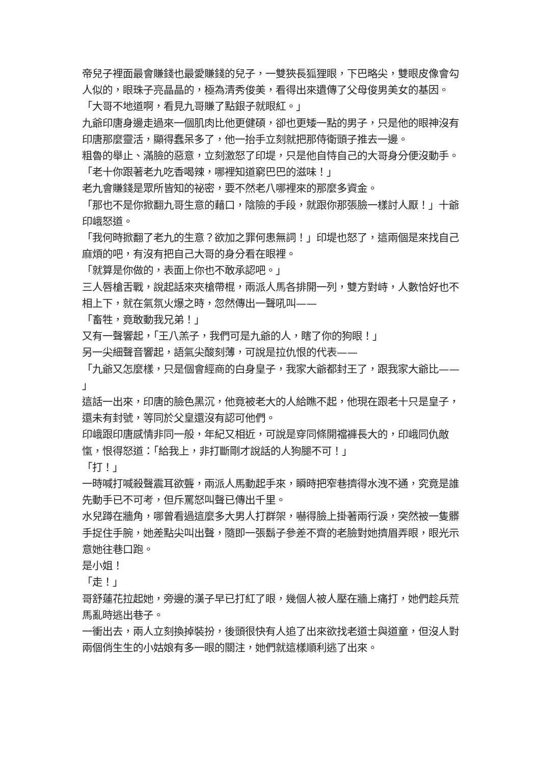帝兒子裡面最會賺錢也最愛賺錢的兒子，一雙狹長狐狸眼，下巴略尖，雙眼皮像會勾人似的，眼珠子亮晶晶的，極為清秀俊美，看得出來遺傳了父母俊男美女的基因。
「大哥不地道啊，看見九哥賺了點銀子就眼紅。」
九爺印唐身邊走過來一個肌肉比他更健碩，卻也更矮一點的男子，只是他的眼神沒有印唐那麼靈活，顯得蠢呆多了，他一抬手立刻就把那侍衛頭子推去一邊。
粗魯的舉止、滿臉的惡意，立刻激怒了印堤，只是他自恃自己的大哥身分便沒動手。
「老十你跟著老九吃香喝辣，哪裡知道窮巴巴的滋味！」
老九會賺錢是眾所皆知的祕密，要不然老八哪裡來的那麼多資金。
「那也不是你掀翻九哥生意的藉口，陰險的手段，就跟你那張臉一樣討人厭！」十爺印峨怒道。
「我何時掀翻了老九的生意？欲加之罪何患無詞！」印堤也怒了，這兩個是來找自己麻煩的吧，有沒有把自己大哥的身分看在眼裡。
「就算是你做的，表面上你也不敢承認吧。」
三人唇槍舌戰，說起話來夾槍帶棍，兩派人馬各排開一列，雙方對峙，人數恰好也不相上下，就在氣氛火爆之時，忽然傳出一聲吼叫——
「畜牲，竟敢動我兄弟！」
又有一聲響起，「王八羔子，我們可是九爺的人，瞎了你的狗眼！」
另一尖細聲音響起，語氣尖酸刻薄，可說是拉仇恨的代表——
「九爺又怎麼樣，只是個會經商的白身皇子，我家大爺都封王了，跟我家大爺比—— 」
這話一出來，印唐的臉色黑沉，他竟被老大的人給瞧不起，他現在跟老十只是皇子，還未有封號，等同於父皇還沒有認可他們。
印峨跟印唐感情非同一般，年紀又相近，可說是穿同條開襠褲長大的，印峨同仇敵愾，恨得怒道：「給我上，非打斷剛才說話的人狗腿不可！」
「打！」
一時喊打喊殺聲震耳欲聾，兩派人馬動起手來，瞬時把窄巷擠得水洩不通，究竟是誰先動手已不可考，但斥罵怒叫聲已傳出千里。
水兒蹲在牆角，哪曾看過這麼多大男人打群架，嚇得臉上掛著兩行淚，突然被一隻髒手捉住手腕，她差點尖叫出聲，隨即一張鬍子參差不齊的老臉對她擠眉弄眼，眼光示意她往巷口跑。
是小姐！
「走！」
哥舒蓮花拉起她，旁邊的漢子早已打紅了眼，幾個人被人壓在牆上痛打，她們趁兵荒馬亂時逃出巷子。
一衝出去，兩人立刻換掉裝扮，後頭很快有人追了出來欲找老道士與道童，但沒人對兩個俏生生的小姑娘有多一眼的關注，她們就這樣順利逃了出來。